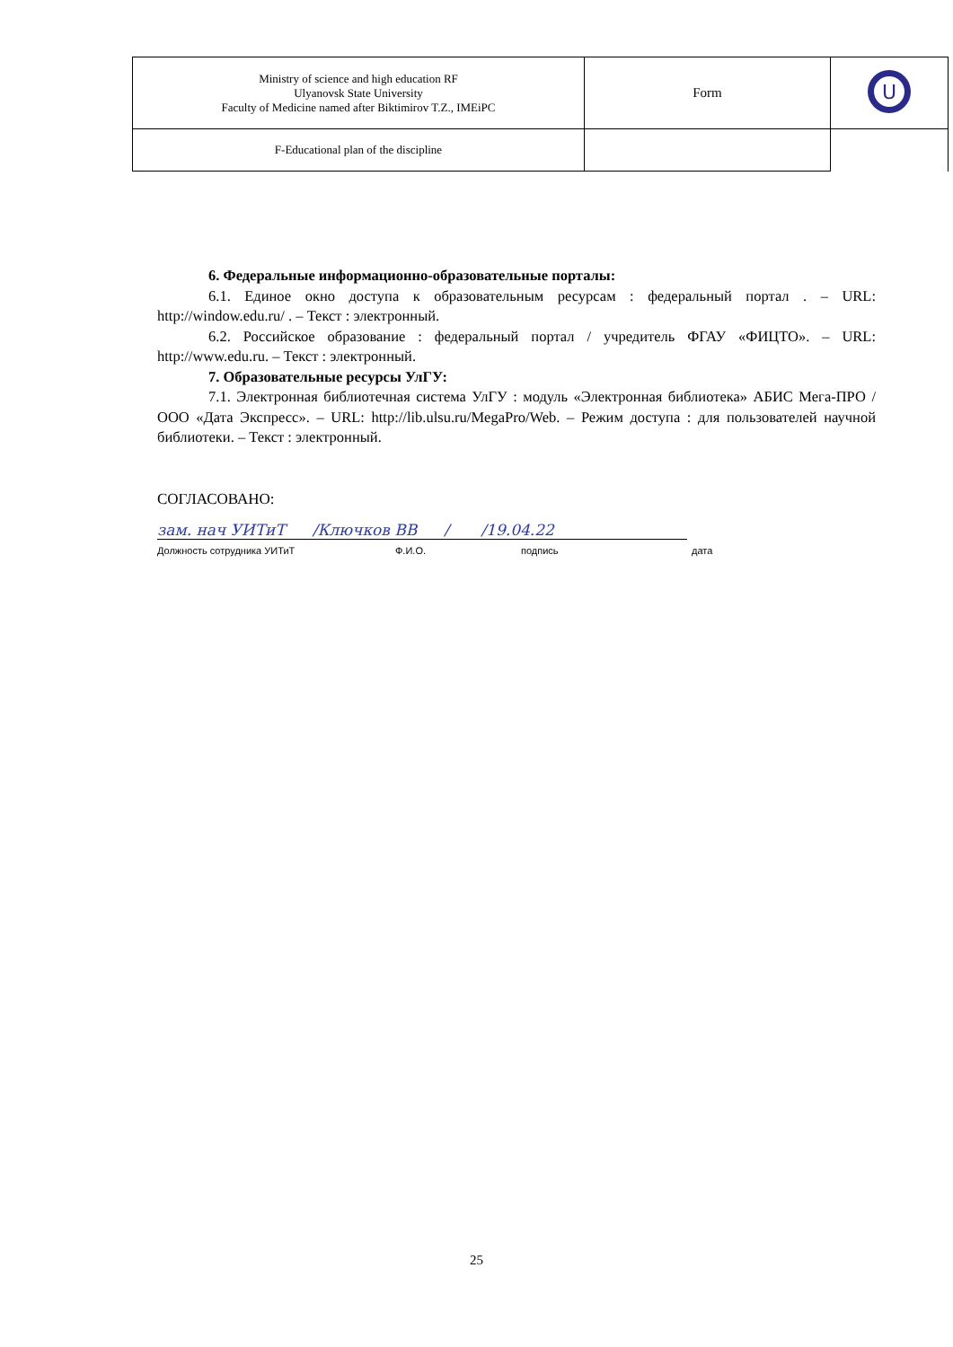| Ministry of science and high education RF Ulyanovsk State University Faculty of Medicine named after Biktimirov T.Z., IMEiPC | Form | U |
| F-Educational plan of the discipline | | |
6. Федеральные информационно-образовательные порталы:
6.1. Единое окно доступа к образовательным ресурсам : федеральный портал . – URL: http://window.edu.ru/ . – Текст : электронный.
6.2. Российское образование : федеральный портал / учредитель ФГАУ «ФИЦТО». – URL: http://www.edu.ru. – Текст : электронный.
7. Образовательные ресурсы УлГУ:
7.1. Электронная библиотечная система УлГУ : модуль «Электронная библиотека» АБИС Мега-ПРО / ООО «Дата Экспресс». – URL: http://lib.ulsu.ru/MegaPro/Web. – Режим доступа : для пользователей научной библиотеки. – Текст : электронный.
СОГЛАСОВАНО:
зам. нач УИТиТ / Ключков ВВ / / 19.04.22
Должность сотрудника УИТиТ Ф.И.О. подпись дата
25